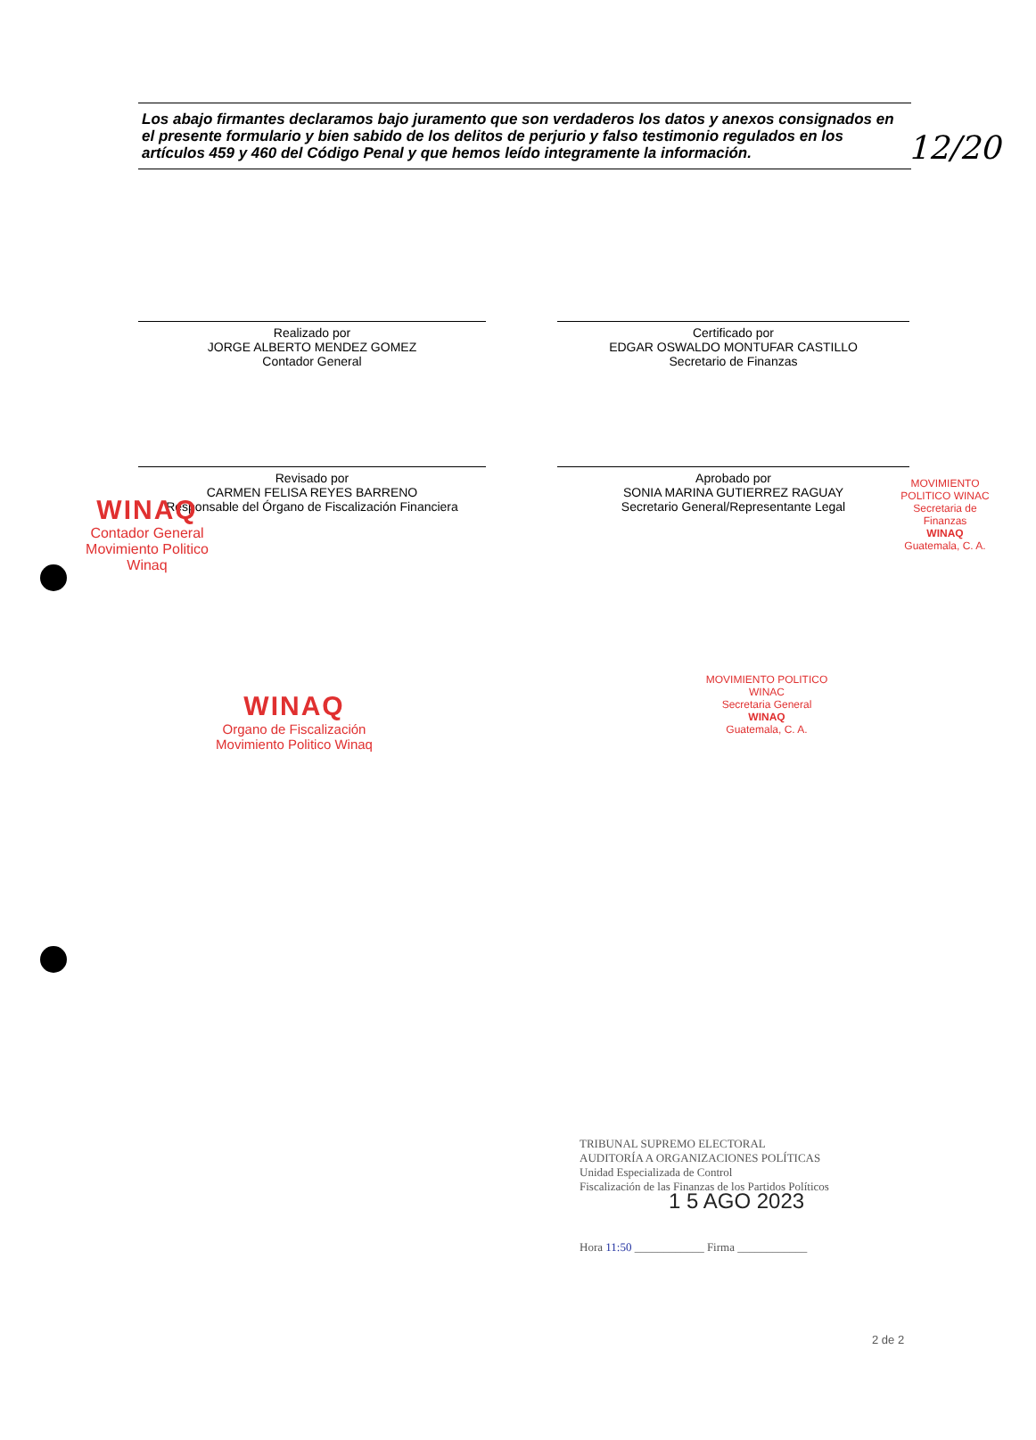12/20
Los abajo firmantes declaramos bajo juramento que son verdaderos los datos y anexos consignados en el presente formulario y bien sabido de los delitos de perjurio y falso testimonio regulados en los artículos 459 y 460 del Código Penal y que hemos leído integramente la información.
Realizado por
JORGE ALBERTO MENDEZ GOMEZ
Contador General
Certificado por
EDGAR OSWALDO MONTUFAR CASTILLO
Secretario de Finanzas
WINAQ
Contador General
Movimiento Politico Winaq
MOVIMIENTO POLITICO WINAC
Secretaria de Finanzas
WINAQ
Guatemala, C. A.
Revisado por
CARMEN FELISA REYES BARRENO
Responsable del Órgano de Fiscalización Financiera
Aprobado por
SONIA MARINA GUTIERREZ RAGUAY
Secretario General/Representante Legal
WINAQ
Organo de Fiscalización
Movimiento Politico Winaq
MOVIMIENTO POLITICO WINAC
Secretaria General
WINAQ
Guatemala, C. A.
TRIBUNAL SUPREMO ELECTORAL
AUDITORÍA A ORGANIZACIONES POLÍTICAS
Unidad Especializada de Control
Fiscalización de las Finanzas de los Partidos Políticos
1 5 AGO 2023
Hora 11:50 ____________ Firma ____________
2 de 2